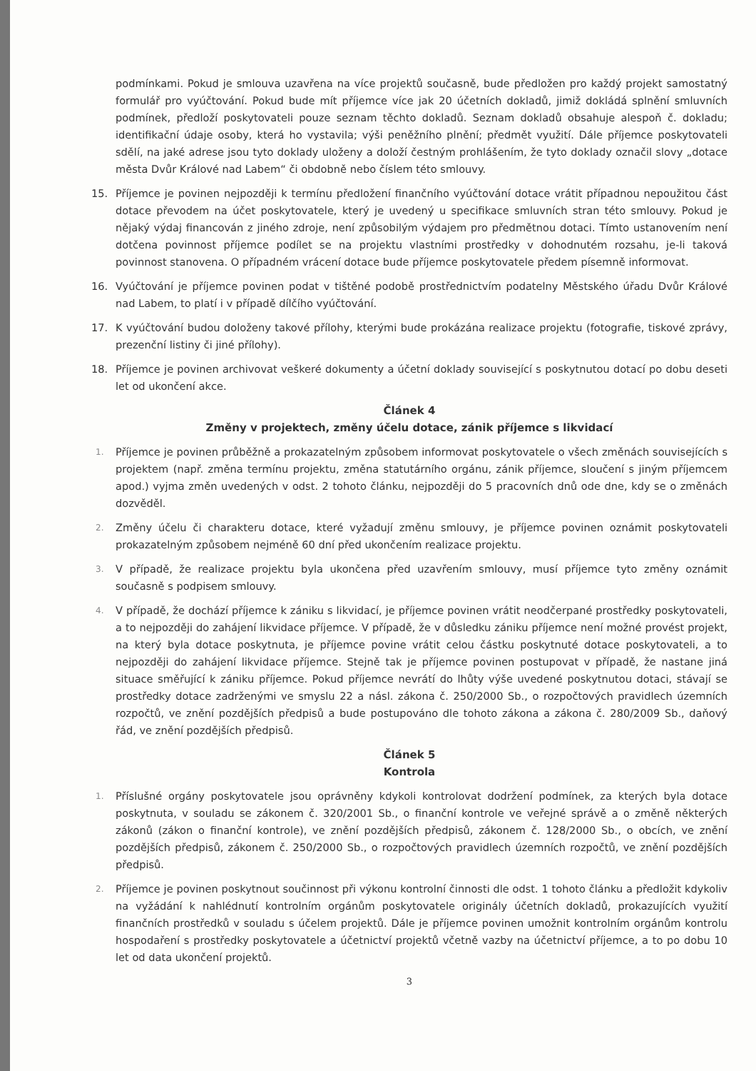podmínkami. Pokud je smlouva uzavřena na více projektů současně, bude předložen pro každý projekt samostatný formulář pro vyúčtování. Pokud bude mít příjemce více jak 20 účetních dokladů, jimiž dokládá splnění smluvních podmínek, předloží poskytovateli pouze seznam těchto dokladů. Seznam dokladů obsahuje alespoň č. dokladu; identifikační údaje osoby, která ho vystavila; výši peněžního plnění; předmět využití. Dále příjemce poskytovateli sdělí, na jaké adrese jsou tyto doklady uloženy a doloží čestným prohlášením, že tyto doklady označil slovy „dotace města Dvůr Králové nad Labem“ či obdobně nebo číslem této smlouvy.
15. Příjemce je povinen nejpozději k termínu předložení finančního vyúčtování dotace vrátit případnou nepoužitou část dotace převodem na účet poskytovatele, který je uvedený u specifikace smluvních stran této smlouvy. Pokud je nějaký výdaj financován z jiného zdroje, není způsobilým výdajem pro předmětnou dotaci. Tímto ustanovením není dotčena povinnost příjemce podílet se na projektu vlastními prostředky v dohodnutém rozsahu, je-li taková povinnost stanovena. O případném vrácení dotace bude příjemce poskytovatele předem písemně informovat.
16. Vyúčtování je příjemce povinen podat v tištěné podobě prostřednictvím podatelny Městského úřadu Dvůr Králové nad Labem, to platí i v případě dílčího vyúčtování.
17. K vyúčtování budou doloženy takové přílohy, kterými bude prokázána realizace projektu (fotografie, tiskové zprávy, prezenční listiny či jiné přílohy).
18. Příjemce je povinen archivovat veškeré dokumenty a účetní doklady související s poskytnutou dotací po dobu deseti let od ukončení akce.
Článek 4
Změny v projektech, změny účelu dotace, zánik příjemce s likvidací
1. Příjemce je povinen průběžně a prokazatelným způsobem informovat poskytovatele o všech změnách souvisejících s projektem (např. změna termínu projektu, změna statutárního orgánu, zánik příjemce, sloučení s jiným příjemcem apod.) vyjma změn uvedených v odst. 2 tohoto článku, nejpozději do 5 pracovních dnů ode dne, kdy se o změnách dozvěděl.
2. Změny účelu či charakteru dotace, které vyžadují změnu smlouvy, je příjemce povinen oznámit poskytovateli prokazatelným způsobem nejméně 60 dní před ukončením realizace projektu.
3. V případě, že realizace projektu byla ukončena před uzavřením smlouvy, musí příjemce tyto změny oznámit současně s podpisem smlouvy.
4. V případě, že dochází příjemce k zániku s likvidací, je příjemce povinen vrátit neodčerpané prostředky poskytovateli, a to nejpozději do zahájení likvidace příjemce. V případě, že v důsledku zániku příjemce není možné provést projekt, na který byla dotace poskytnuta, je příjemce povine vrátit celou částku poskytnuté dotace poskytovateli, a to nejpozději do zahájení likvidace příjemce. Stejně tak je příjemce povinen postupovat v případě, že nastane jiná situace směřující k zániku příjemce. Pokud příjemce nevrátí do lhůty výše uvedené poskytnutou dotaci, stávají se prostředky dotace zadrženými ve smyslu 22 a násl. zákona č. 250/2000 Sb., o rozpočtových pravidlech územních rozpočtů, ve znění pozdějších předpisů a bude postupováno dle tohoto zákona a zákona č. 280/2009 Sb., daňový řád, ve znění pozdějších předpisů.
Článek 5
Kontrola
1. Příslušné orgány poskytovatele jsou oprávněny kdykoli kontrolovat dodržení podmínek, za kterých byla dotace poskytnuta, v souladu se zákonem č. 320/2001 Sb., o finanční kontrole ve veřejné správě a o změně některých zákonů (zákon o finanční kontrole), ve znění pozdějších předpisů, zákonem č. 128/2000 Sb., o obcích, ve znění pozdějších předpisů, zákonem č. 250/2000 Sb., o rozpočtových pravidlech územních rozpočtů, ve znění pozdějších předpisů.
2. Příjemce je povinen poskytnout součinnost při výkonu kontrolní činnosti dle odst. 1 tohoto článku a předložit kdykoliv na vyžádání k nahlédnutí kontrolním orgánům poskytovatele originály účetních dokladů, prokazujících využití finančních prostředků v souladu s účelem projektů. Dále je příjemce povinen umožnit kontrolním orgánům kontrolu hospodaření s prostředky poskytovatele a účetnictví projektů včetně vazby na účetnictví příjemce, a to po dobu 10 let od data ukončení projektů.
3